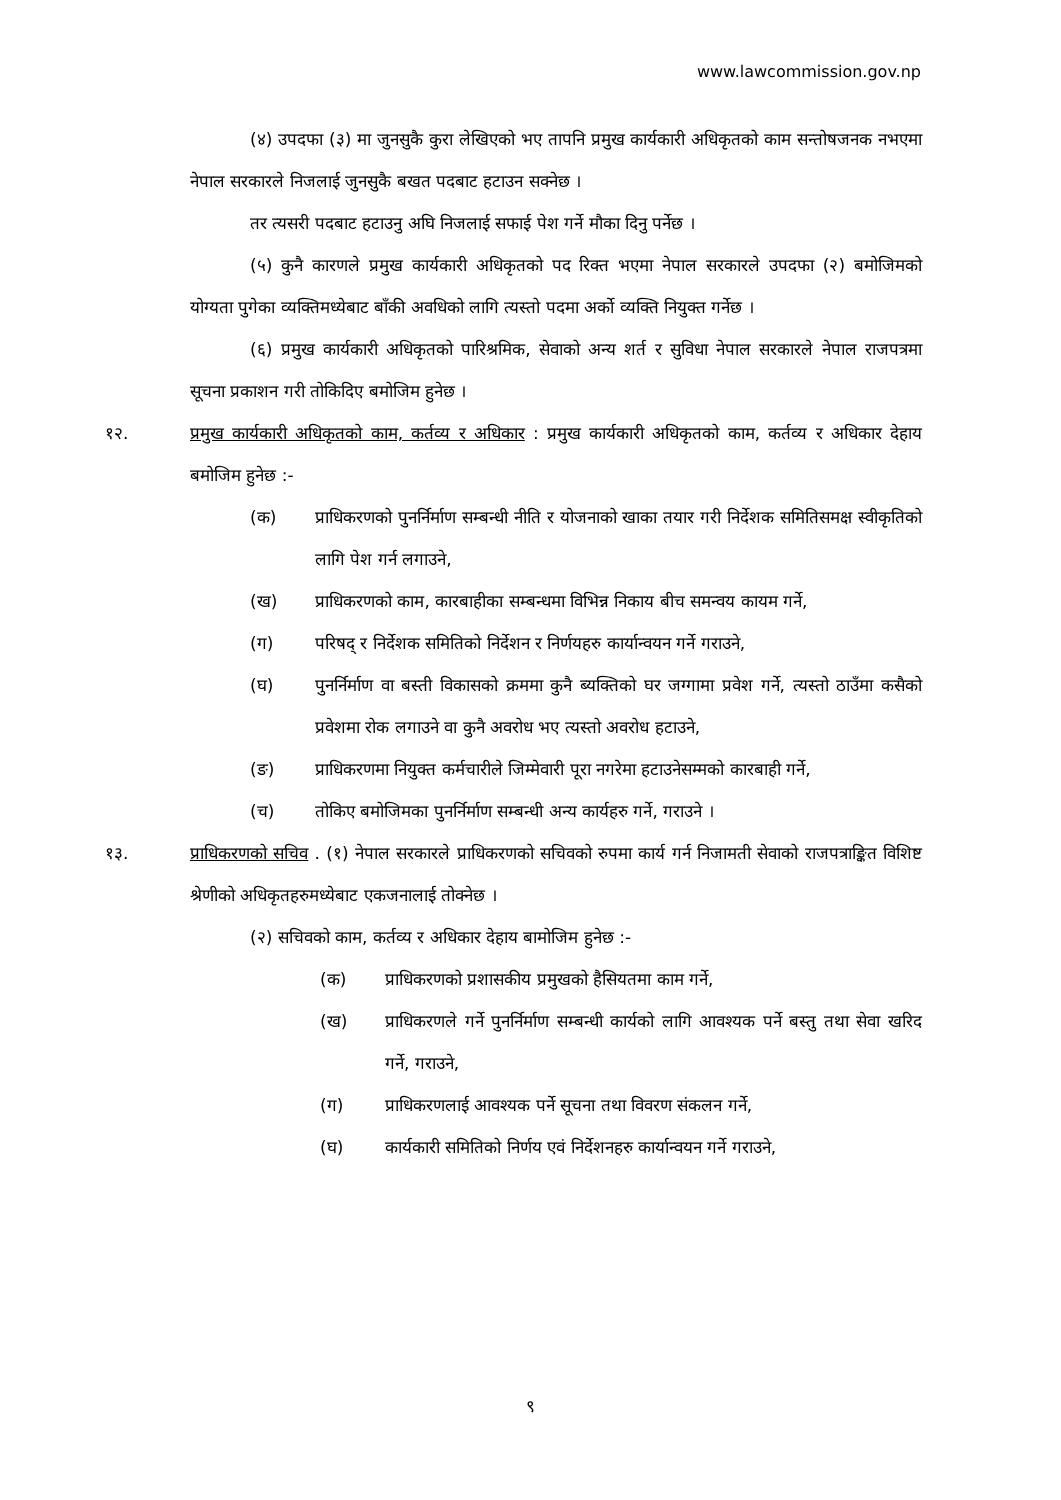www.lawcommission.gov.np
(४) उपदफा (३) मा जुनसुकै कुरा लेखिएको भए तापनि प्रमुख कार्यकारी अधिकृतको काम सन्तोषजनक नभएमा नेपाल सरकारले निजलाई जुनसुकै बखत पदबाट हटाउन सक्नेछ ।
तर त्यसरी पदबाट हटाउनु अघि निजलाई सफाई पेश गर्ने मौका दिनु पर्नेछ ।
(५) कुनै कारणले प्रमुख कार्यकारी अधिकृतको पद रिक्त भएमा नेपाल सरकारले उपदफा (२) बमोजिमको योग्यता पुगेका व्यक्तिमध्येबाट बाँकी अवधिको लागि त्यस्तो पदमा अर्को व्यक्ति नियुक्त गर्नेछ ।
(६) प्रमुख कार्यकारी अधिकृतको पारिश्रमिक, सेवाको अन्य शर्त र सुविधा नेपाल सरकारले नेपाल राजपत्रमा सूचना प्रकाशन गरी तोकिदिए बमोजिम हुनेछ ।
१२. प्रमुख कार्यकारी अधिकृतको काम, कर्तव्य र अधिकार : प्रमुख कार्यकारी अधिकृतको काम, कर्तव्य र अधिकार देहाय बमोजिम हुनेछ :-
(क) प्राधिकरणको पुनर्निर्माण सम्बन्धी नीति र योजनाको खाका तयार गरी निर्देशक समितिसमक्ष स्वीकृतिको लागि पेश गर्न लगाउने,
(ख) प्राधिकरणको काम, कारबाहीका सम्बन्धमा विभिन्न निकाय बीच समन्वय कायम गर्ने,
(ग) परिषद् र निर्देशक समितिको निर्देशन र निर्णयहरु कार्यान्वयन गर्ने गराउने,
(घ) पुनर्निर्माण वा बस्ती विकासको क्रममा कुनै ब्यक्तिको घर जग्गामा प्रवेश गर्ने, त्यस्तो ठाउँमा कसैको प्रवेशमा रोक लगाउने वा कुनै अवरोध भए त्यस्तो अवरोध हटाउने,
(ङ) प्राधिकरणमा नियुक्त कर्मचारीले जिम्मेवारी पूरा नगरेमा हटाउनेसम्मको कारबाही गर्ने,
(च) तोकिए बमोजिमका पुनर्निर्माण सम्बन्धी अन्य कार्यहरु गर्ने, गराउने ।
१३. प्राधिकरणको सचिव . (१) नेपाल सरकारले प्राधिकरणको सचिवको रुपमा कार्य गर्न निजामती सेवाको राजपत्राङ्कित विशिष्ट श्रेणीको अधिकृतहरुमध्येबाट एकजनालाई तोक्नेछ ।
(२) सचिवको काम, कर्तव्य र अधिकार देहाय बामोजिम हुनेछ :-
(क) प्राधिकरणको प्रशासकीय प्रमुखको हैसियतमा काम गर्ने,
(ख) प्राधिकरणले गर्ने पुनर्निर्माण सम्बन्धी कार्यको लागि आवश्यक पर्ने बस्तु तथा सेवा खरिद गर्ने, गराउने,
(ग) प्राधिकरणलाई आवश्यक पर्ने सूचना तथा विवरण संकलन गर्ने,
(घ) कार्यकारी समितिको निर्णय एवं निर्देशनहरु कार्यान्वयन गर्ने गराउने,
९